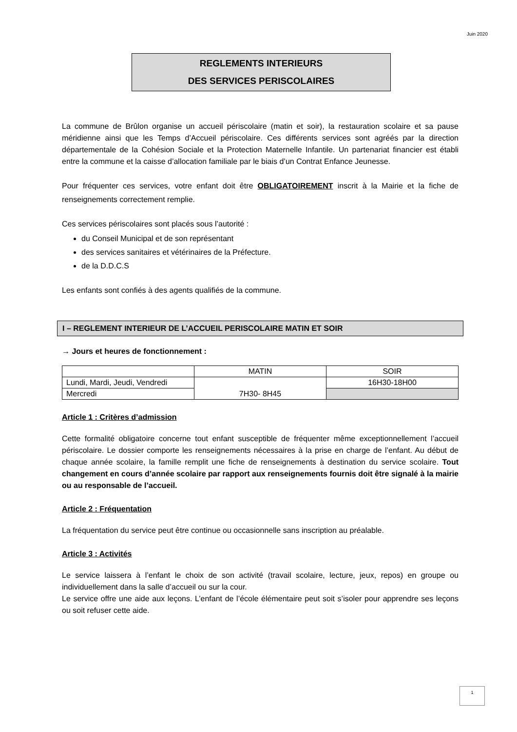Juin 2020
REGLEMENTS INTERIEURS
DES SERVICES PERISCOLAIRES
La commune de Brûlon organise un accueil périscolaire (matin et soir), la restauration scolaire et sa pause méridienne ainsi que les Temps d’Accueil périscolaire. Ces différents services sont agréés par la direction départementale de la Cohésion Sociale et la Protection Maternelle Infantile. Un partenariat financier est établi entre la commune et la caisse d’allocation familiale par le biais d’un Contrat Enfance Jeunesse.
Pour fréquenter ces services, votre enfant doit être OBLIGATOIREMENT inscrit à la Mairie et la fiche de renseignements correctement remplie.
Ces services périscolaires sont placés sous l’autorité :
du Conseil Municipal et de son représentant
des services sanitaires et vétérinaires de la Préfecture.
de la D.D.C.S
Les enfants sont confiés à des agents qualifiés de la commune.
I – REGLEMENT INTERIEUR DE L’ACCUEIL PERISCOLAIRE MATIN ET SOIR
→ Jours et heures de fonctionnement :
| | MATIN | SOIR |
| Lundi, Mardi, Jeudi, Vendredi | 7H30- 8H45 | 16H30-18H00 |
| Mercredi | | |
Article 1 : Critères d’admission
Cette formalité obligatoire concerne tout enfant susceptible de fréquenter même exceptionnellement l’accueil périscolaire. Le dossier comporte les renseignements nécessaires à la prise en charge de l’enfant. Au début de chaque année scolaire, la famille remplit une fiche de renseignements à destination du service scolaire. Tout changement en cours d’année scolaire par rapport aux renseignements fournis doit être signalé à la mairie ou au responsable de l’accueil.
Article 2 : Fréquentation
La fréquentation du service peut être continue ou occasionnelle sans inscription au préalable.
Article 3 : Activités
Le service laissera à l’enfant le choix de son activité (travail scolaire, lecture, jeux, repos) en groupe ou individuellement dans la salle d’accueil ou sur la cour.
Le service offre une aide aux leçons. L’enfant de l’école élémentaire peut soit s’isoler pour apprendre ses leçons ou soit refuser cette aide.
1